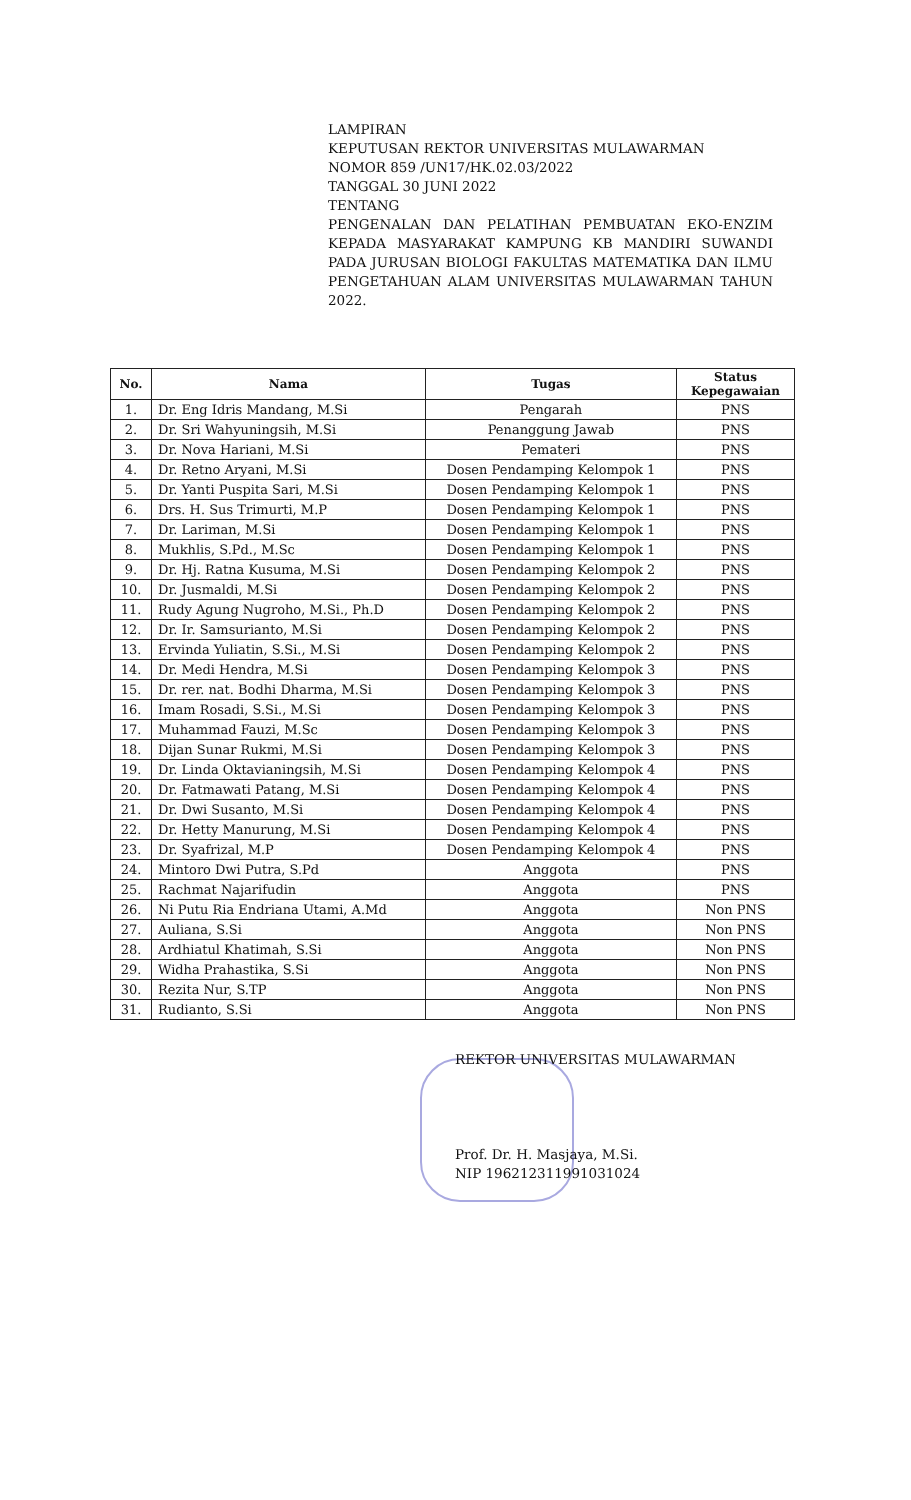LAMPIRAN
KEPUTUSAN REKTOR UNIVERSITAS MULAWARMAN
NOMOR 859 /UN17/HK.02.03/2022
TANGGAL 30 JUNI 2022
TENTANG
PENGENALAN DAN PELATIHAN PEMBUATAN EKO-ENZIM KEPADA MASYARAKAT KAMPUNG KB MANDIRI SUWANDI PADA JURUSAN BIOLOGI FAKULTAS MATEMATIKA DAN ILMU PENGETAHUAN ALAM UNIVERSITAS MULAWARMAN TAHUN 2022.
| No. | Nama | Tugas | Status Kepegawaian |
| --- | --- | --- | --- |
| 1. | Dr. Eng Idris Mandang, M.Si | Pengarah | PNS |
| 2. | Dr. Sri Wahyuningsih, M.Si | Penanggung Jawab | PNS |
| 3. | Dr. Nova Hariani, M.Si | Pemateri | PNS |
| 4. | Dr. Retno Aryani, M.Si | Dosen Pendamping Kelompok 1 | PNS |
| 5. | Dr. Yanti Puspita Sari, M.Si | Dosen Pendamping Kelompok 1 | PNS |
| 6. | Drs. H. Sus Trimurti, M.P | Dosen Pendamping Kelompok 1 | PNS |
| 7. | Dr. Lariman, M.Si | Dosen Pendamping Kelompok 1 | PNS |
| 8. | Mukhlis, S.Pd., M.Sc | Dosen Pendamping Kelompok 1 | PNS |
| 9. | Dr. Hj. Ratna Kusuma, M.Si | Dosen Pendamping Kelompok 2 | PNS |
| 10. | Dr. Jusmaldi, M.Si | Dosen Pendamping Kelompok 2 | PNS |
| 11. | Rudy Agung Nugroho, M.Si., Ph.D | Dosen Pendamping Kelompok 2 | PNS |
| 12. | Dr. Ir. Samsurianto, M.Si | Dosen Pendamping Kelompok 2 | PNS |
| 13. | Ervinda Yuliatin, S.Si., M.Si | Dosen Pendamping Kelompok 2 | PNS |
| 14. | Dr. Medi Hendra, M.Si | Dosen Pendamping Kelompok 3 | PNS |
| 15. | Dr. rer. nat. Bodhi Dharma, M.Si | Dosen Pendamping Kelompok 3 | PNS |
| 16. | Imam Rosadi, S.Si., M.Si | Dosen Pendamping Kelompok 3 | PNS |
| 17. | Muhammad Fauzi, M.Sc | Dosen Pendamping Kelompok 3 | PNS |
| 18. | Dijan Sunar Rukmi, M.Si | Dosen Pendamping Kelompok 3 | PNS |
| 19. | Dr. Linda Oktavianingsih, M.Si | Dosen Pendamping Kelompok 4 | PNS |
| 20. | Dr. Fatmawati Patang, M.Si | Dosen Pendamping Kelompok 4 | PNS |
| 21. | Dr. Dwi Susanto, M.Si | Dosen Pendamping Kelompok 4 | PNS |
| 22. | Dr. Hetty Manurung, M.Si | Dosen Pendamping Kelompok 4 | PNS |
| 23. | Dr. Syafrizal, M.P | Dosen Pendamping Kelompok 4 | PNS |
| 24. | Mintoro Dwi Putra, S.Pd | Anggota | PNS |
| 25. | Rachmat Najarifudin | Anggota | PNS |
| 26. | Ni Putu Ria Endriana Utami, A.Md | Anggota | Non PNS |
| 27. | Auliana, S.Si | Anggota | Non PNS |
| 28. | Ardhiatul Khatimah, S.Si | Anggota | Non PNS |
| 29. | Widha Prahastika, S.Si | Anggota | Non PNS |
| 30. | Rezita Nur, S.TP | Anggota | Non PNS |
| 31. | Rudianto, S.Si | Anggota | Non PNS |
REKTOR UNIVERSITAS MULAWARMAN
Prof. Dr. H. Masjaya, M.Si.
NIP 196212311991031024